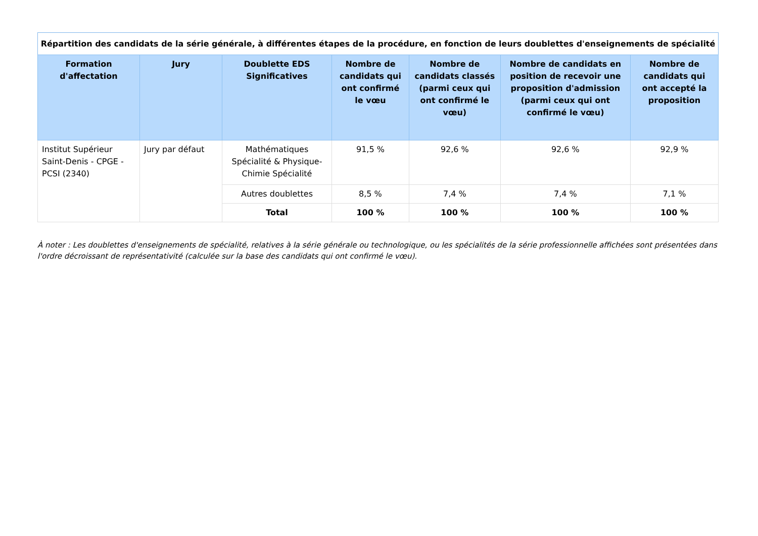Répartition des candidats de la série générale, à différentes étapes de la procédure, en fonction de leurs doublettes d'enseignements de spécialité
| Formation d'affectation | Jury | Doublette EDS Significatives | Nombre de candidats qui ont confirmé le vœu | Nombre de candidats classés (parmi ceux qui ont confirmé le vœu) | Nombre de candidats en position de recevoir une proposition d'admission (parmi ceux qui ont confirmé le vœu) | Nombre de candidats qui ont accepté la proposition |
| --- | --- | --- | --- | --- | --- | --- |
| Institut Supérieur Saint-Denis - CPGE - PCSI (2340) | Jury par défaut | Mathématiques Spécialité & Physique-Chimie Spécialité | 91,5 % | 92,6 % | 92,6 % | 92,9 % |
| | | Autres doublettes | 8,5 % | 7,4 % | 7,4 % | 7,1 % |
| | | Total | 100 % | 100 % | 100 % | 100 % |
À noter : Les doublettes d'enseignements de spécialité, relatives à la série générale ou technologique, ou les spécialités de la série professionnelle affichées sont présentées dans l'ordre décroissant de représentativité (calculée sur la base des candidats qui ont confirmé le vœu).